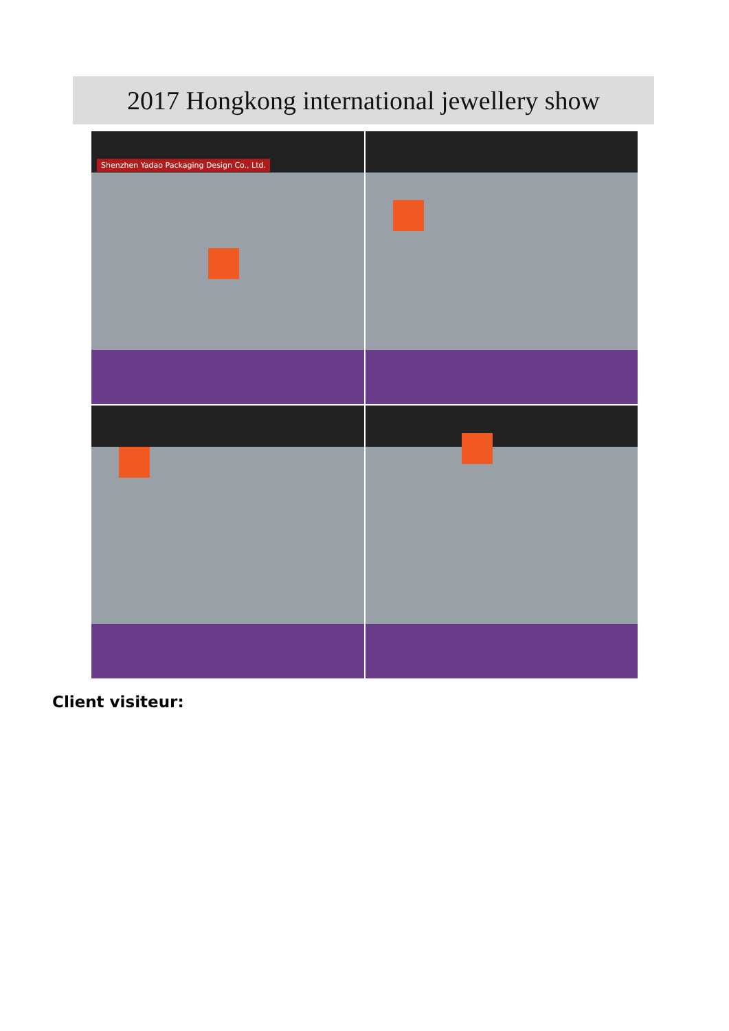2017 Hongkong international jewellery show
Shenzhen Yadao Packaging Design Co., Ltd.
Client visiteur: